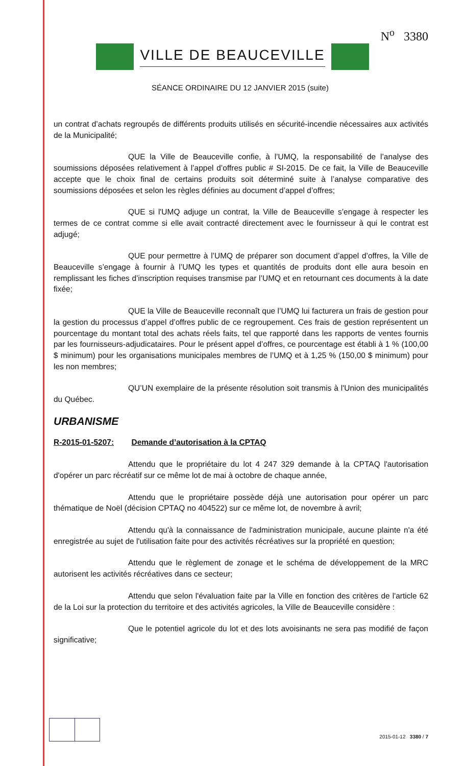N<sup>o</sup> 3380
VILLE DE BEAUCEVILLE
SÉANCE ORDINAIRE DU 12 JANVIER 2015 (suite)
un contrat d’achats regroupés de différents produits utilisés en sécurité-incendie nécessaires aux activités de la Municipalité;
QUE la Ville de Beauceville confie, à l’UMQ, la responsabilité de l’analyse des soumissions déposées relativement à l’appel d’offres public # SI-2015. De ce fait, la Ville de Beauceville accepte que le choix final de certains produits soit déterminé suite à l’analyse comparative des soumissions déposées et selon les règles définies au document d’appel d’offres;
QUE si l'UMQ adjuge un contrat, la Ville de Beauceville s’engage à respecter les termes de ce contrat comme si elle avait contracté directement avec le fournisseur à qui le contrat est adjugé;
QUE pour permettre à l’UMQ de préparer son document d’appel d’offres, la Ville de Beauceville s’engage à fournir à l’UMQ les types et quantités de produits dont elle aura besoin en remplissant les fiches d’inscription requises transmise par l’UMQ et en retournant ces documents à la date fixée;
QUE la Ville de Beauceville reconnaît que l’UMQ lui facturera un frais de gestion pour la gestion du processus d’appel d’offres public de ce regroupement. Ces frais de gestion représentent un pourcentage du montant total des achats réels faits, tel que rapporté dans les rapports de ventes fournis par les fournisseurs-adjudicataires. Pour le présent appel d’offres, ce pourcentage est établi à 1 % (100,00 $ minimum) pour les organisations municipales membres de l’UMQ et à 1,25 % (150,00 $ minimum) pour les non membres;
QU’UN exemplaire de la présente résolution soit transmis à l'Union des municipalités du Québec.
URBANISME
R-2015-01-5207: Demande d’autorisation à la CPTAQ
Attendu que le propriétaire du lot 4 247 329 demande à la CPTAQ l'autorisation d'opérer un parc récréatif sur ce même lot de mai à octobre de chaque année,
Attendu que le propriétaire possède déjà une autorisation pour opérer un parc thématique de Noël (décision CPTAQ no 404522) sur ce même lot, de novembre à avril;
Attendu qu'à la connaissance de l'administration municipale, aucune plainte n'a été enregistrée au sujet de l'utilisation faite pour des activités récréatives sur la propriété en question;
Attendu que le règlement de zonage et le schéma de développement de la MRC autorisent les activités récréatives dans ce secteur;
Attendu que selon l'évaluation faite par la Ville en fonction des critères de l'article 62 de la Loi sur la protection du territoire et des activités agricoles, la Ville de Beauceville considère :
Que le potentiel agricole du lot et des lots avoisinants ne sera pas modifié de façon significative;
2015-01-12 3380 / 7